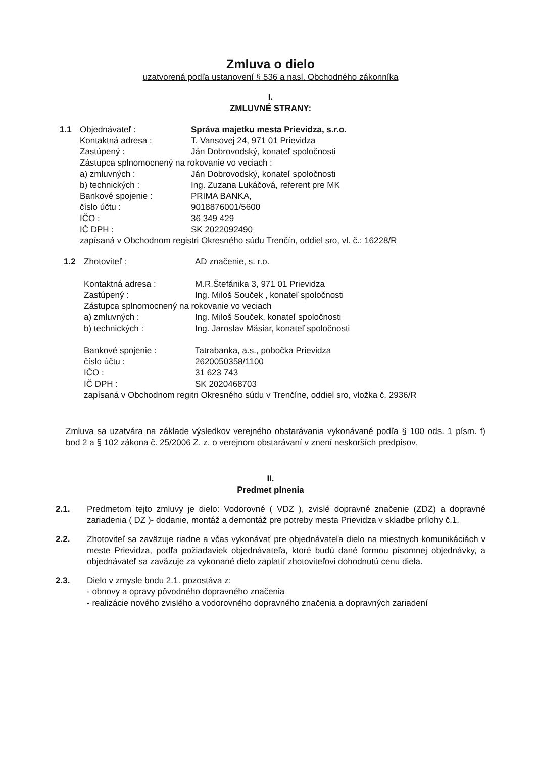Zmluva o dielo
uzatvorená podľa ustanovení § 536 a nasl. Obchodného zákonníka
I.
ZMLUVNÉ STRANY:
| 1.1 | Objednávateľ : | Správa majetku mesta Prievidza, s.r.o. |
| | Kontaktná adresa : | T. Vansovej 24, 971 01 Prievidza |
| | Zastúpený : | Ján Dobrovodský, konateľ spoločnosti |
| | Zástupca splnomocnený na rokovanie vo veciach : | |
| | a) zmluvných : | Ján Dobrovodský, konateľ spoločnosti |
| | b) technických : | Ing. Zuzana Lukáčová, referent pre MK |
| | Bankové spojenie : | PRIMA BANKA, |
| | číslo účtu : | 9018876001/5600 |
| | IČO : | 36 349 429 |
| | IČ DPH : | SK 2022092490 |
| | zapísaná v Obchodnom registri Okresného súdu Trenčín, oddiel sro, vl. č.: 16228/R | |
| 1.2 | Zhotoviteľ : | AD značenie, s. r.o. |
| | Kontaktná adresa : | M.R.Štefánika 3, 971 01 Prievidza |
| | Zastúpený : | Ing. Miloš Souček , konateľ spoločnosti |
| | Zástupca splnomocnený na rokovanie vo veciach | |
| | a) zmluvných : | Ing. Miloš Souček, konateľ spoločnosti |
| | b) technických : | Ing. Jaroslav Mäsiar, konateľ spoločnosti |
| | Bankové spojenie : | Tatrabanka, a.s., pobočka Prievidza |
| | číslo účtu : | 2620050358/1100 |
| | IČO : | 31 623 743 |
| | IČ DPH : | SK 2020468703 |
| | zapísaná v Obchodnom regitri Okresného súdu v Trenčíne, oddiel sro, vložka č. 2936/R | |
Zmluva sa uzatvára na základe výsledkov verejného obstarávania vykonávané podľa § 100 ods. 1 písm. f) bod 2 a § 102 zákona č. 25/2006 Z. z. o verejnom obstarávaní v znení neskorších predpisov.
II.
Predmet plnenia
2.1. Predmetom tejto zmluvy je dielo: Vodorovné ( VDZ ), zvislé dopravné značenie (ZDZ) a dopravné zariadenia ( DZ )- dodanie, montáž a demontáž pre potreby mesta Prievidza v skladbe prílohy č.1.
2.2. Zhotoviteľ sa zaväzuje riadne a včas vykonávať pre objednávateľa dielo na miestnych komunikáciách v meste Prievidza, podľa požiadaviek objednávateľa, ktoré budú dané formou písomnej objednávky, a objednávateľ sa zaväzuje za vykonané dielo zaplatiť zhotoviteľovi dohodnutú cenu diela.
2.3. Dielo v zmysle bodu 2.1. pozostáva z:
- obnovy a opravy pôvodného dopravného značenia
- realizácie nového zvislého a vodorovného dopravného značenia a dopravných zariadení